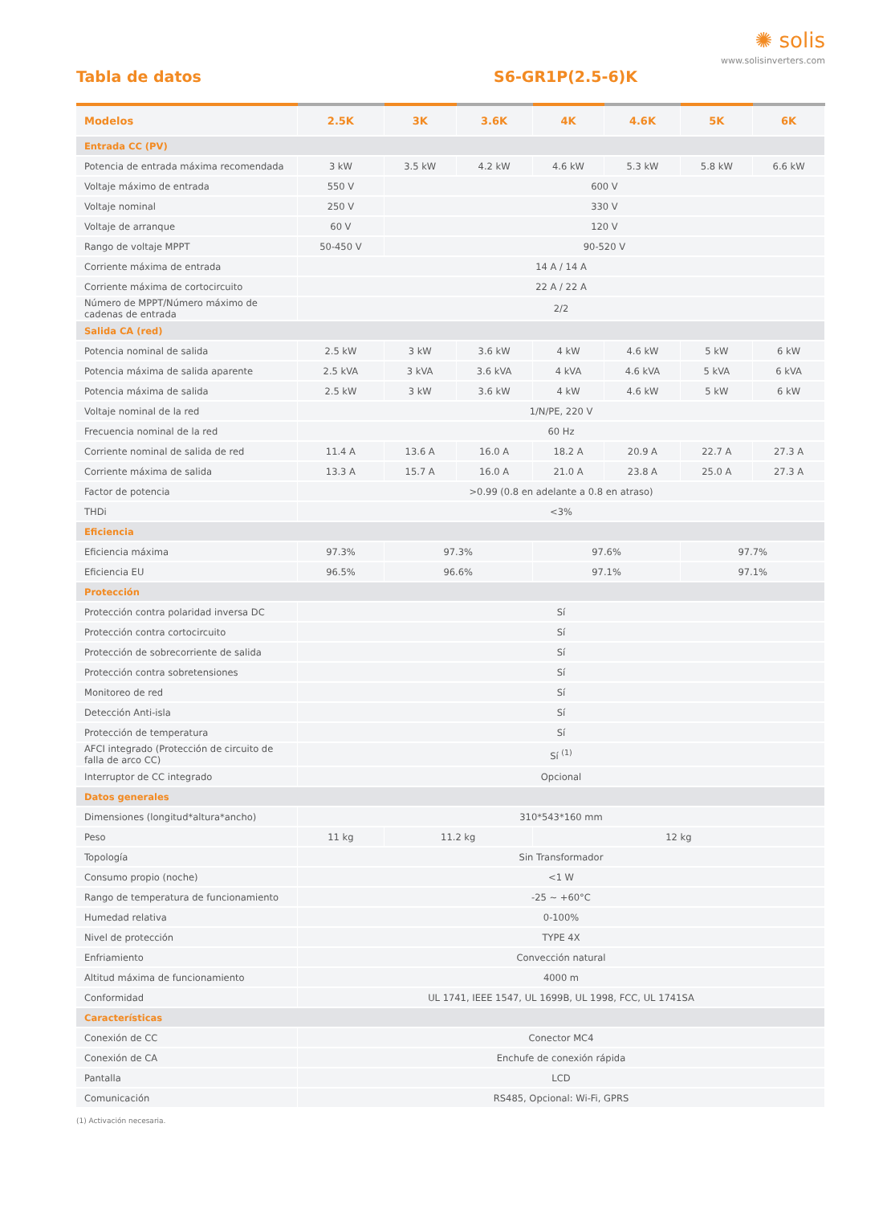✺ solis
www.solisinverters.com
Tabla de datos S6-GR1P(2.5-6)K
| Modelos | 2.5K | 3K | 3.6K | 4K | 4.6K | 5K | 6K |
| --- | --- | --- | --- | --- | --- | --- | --- |
| Entrada CC (PV) | | | | | | | |
| Potencia de entrada máxima recomendada | 3 kW | 3.5 kW | 4.2 kW | 4.6 kW | 5.3 kW | 5.8 kW | 6.6 kW |
| Voltaje máximo de entrada | 550 V | 600 V | | | | | |
| Voltaje nominal | 250 V | 330 V | | | | | |
| Voltaje de arranque | 60 V | 120 V | | | | | |
| Rango de voltaje MPPT | 50-450 V | 90-520 V | | | | | |
| Corriente máxima de entrada | 14 A / 14 A | | | | | | |
| Corriente máxima de cortocircuito | 22 A / 22 A | | | | | | |
| Número de MPPT/Número máximo de cadenas de entrada | 2/2 | | | | | | |
| Salida CA (red) | | | | | | | |
| Potencia nominal de salida | 2.5 kW | 3 kW | 3.6 kW | 4 kW | 4.6 kW | 5 kW | 6 kW |
| Potencia máxima de salida aparente | 2.5 kVA | 3 kVA | 3.6 kVA | 4 kVA | 4.6 kVA | 5 kVA | 6 kVA |
| Potencia máxima de salida | 2.5 kW | 3 kW | 3.6 kW | 4 kW | 4.6 kW | 5 kW | 6 kW |
| Voltaje nominal de la red | 1/N/PE, 220 V | | | | | | |
| Frecuencia nominal de la red | 60 Hz | | | | | | |
| Corriente nominal de salida de red | 11.4 A | 13.6 A | 16.0 A | 18.2 A | 20.9 A | 22.7 A | 27.3 A |
| Corriente máxima de salida | 13.3 A | 15.7 A | 16.0 A | 21.0 A | 23.8 A | 25.0 A | 27.3 A |
| Factor de potencia | >0.99 (0.8 en adelante a 0.8 en atraso) | | | | | | |
| THDi | <3% | | | | | | |
| Eficiencia | | | | | | | |
| Eficiencia máxima | 97.3% | 97.3% | | 97.6% | | 97.7% | |
| Eficiencia EU | 96.5% | 96.6% | | 97.1% | | 97.1% | |
| Protección | | | | | | | |
| Protección contra polaridad inversa DC | Sí | | | | | | |
| Protección contra cortocircuito | Sí | | | | | | |
| Protección de sobrecorriente de salida | Sí | | | | | | |
| Protección contra sobretensiones | Sí | | | | | | |
| Monitoreo de red | Sí | | | | | | |
| Detección Anti-isla | Sí | | | | | | |
| Protección de temperatura | Sí | | | | | | |
| AFCI integrado (Protección de circuito de falla de arco CC) | Sí <sup>(1)</sup> | | | | | | |
| Interruptor de CC integrado | Opcional | | | | | | |
| Datos generales | | | | | | | |
| Dimensiones (longitud*altura*ancho) | 310*543*160 mm | | | | | | |
| Peso | 11 kg | 11.2 kg | | 12 kg | | | |
| Topología | Sin Transformador | | | | | | |
| Consumo propio (noche) | <1 W | | | | | | |
| Rango de temperatura de funcionamiento | -25 ~ +60°C | | | | | | |
| Humedad relativa | 0-100% | | | | | | |
| Nivel de protección | TYPE 4X | | | | | | |
| Enfriamiento | Convección natural | | | | | | |
| Altitud máxima de funcionamiento | 4000 m | | | | | | |
| Conformidad | UL 1741, IEEE 1547, UL 1699B, UL 1998, FCC, UL 1741SA | | | | | | |
| Características | | | | | | | |
| Conexión de CC | Conector MC4 | | | | | | |
| Conexión de CA | Enchufe de conexión rápida | | | | | | |
| Pantalla | LCD | | | | | | |
| Comunicación | RS485, Opcional: Wi-Fi, GPRS | | | | | | |
(1) Activación necesaria.